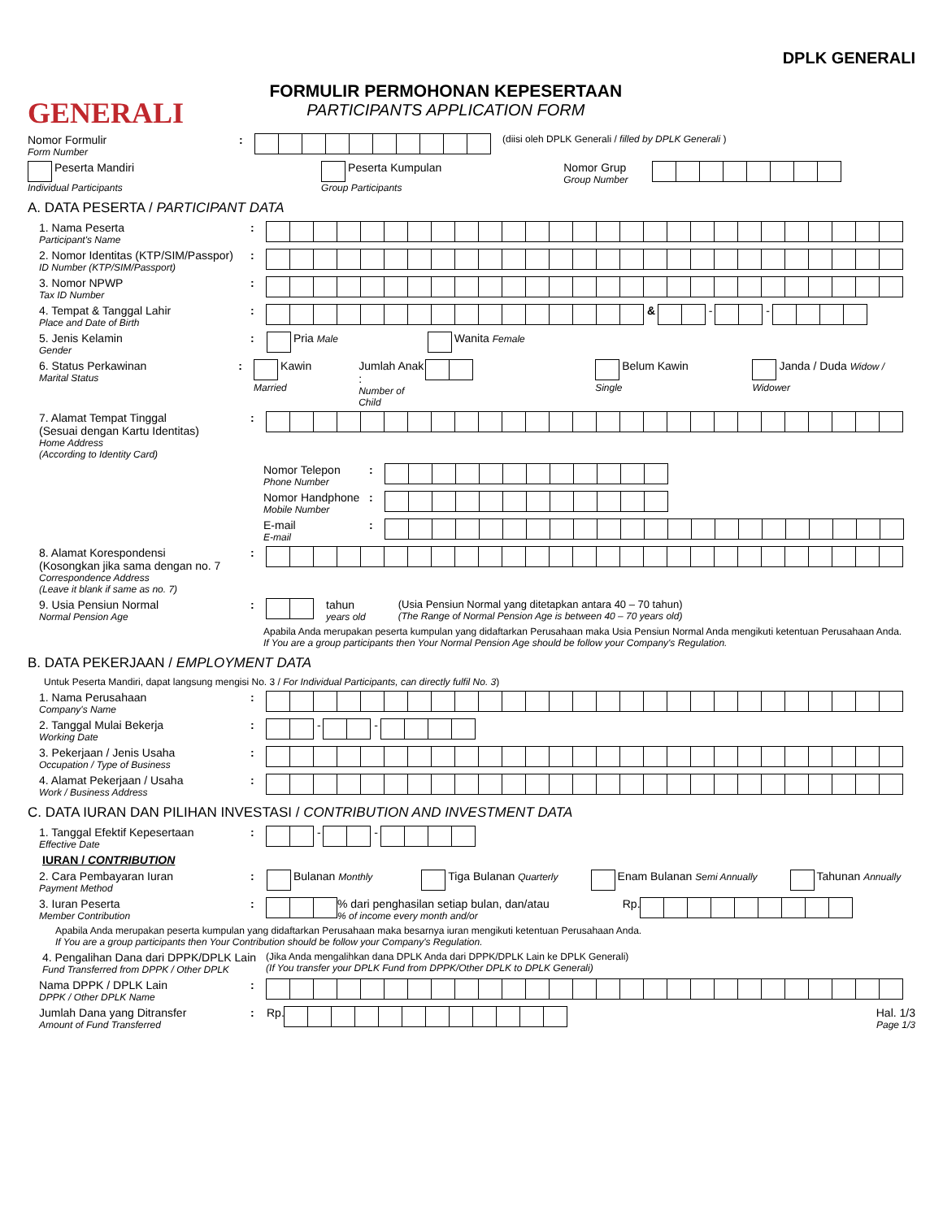GENERALI
FORMULIR PERMOHONAN KEPESERTAAN
PARTICIPANTS APPLICATION FORM
DPLK GENERALI
Nomor Formulir
Form Number
:
(diisi oleh DPLK Generali / filled by DPLK Generali )
Peserta Mandiri
Individual Participants
Peserta Kumpulan
Group Participants
Nomor Grup
Group Number
A. DATA PESERTA / PARTICIPANT DATA
1. Nama Peserta
Participant's Name
:
2. Nomor Identitas (KTP/SIM/Passpor)
ID Number (KTP/SIM/Passport)
:
3. Nomor NPWP
Tax ID Number
:
4. Tempat & Tanggal Lahir
Place and Date of Birth
: &
-
-
5. Jenis Kelamin
Gender
: Pria Male
Wanita Female
6. Status Perkawinan
Marital Status
: Kawin Married
Jumlah Anak :
Number of Child
Belum Kawin Single
Janda / Duda Widow / Widower
7. Alamat Tempat Tinggal
(Sesuai dengan Kartu Identitas)
Home Address
(According to Identity Card)
:
Nomor Telepon
Phone Number
:
Nomor Handphone
Mobile Number
:
E-mail
E-mail
:
8. Alamat Korespondensi
(Kosongkan jika sama dengan no. 7
Correspondence Address
(Leave it blank if same as no. 7)
:
9. Usia Pensiun Normal
Normal Pension Age
: tahun
years old
(Usia Pensiun Normal yang ditetapkan antara 40 – 70 tahun)
(The Range of Normal Pension Age is between 40 – 70 years old)
Apabila Anda merupakan peserta kumpulan yang didaftarkan Perusahaan maka Usia Pensiun Normal Anda mengikuti ketentuan Perusahaan Anda.
If You are a group participants then Your Normal Pension Age should be follow your Company's Regulation.
B. DATA PEKERJAAN / EMPLOYMENT DATA
Untuk Peserta Mandiri, dapat langsung mengisi No. 3 / For Individual Participants, can directly fulfil No. 3)
1. Nama Perusahaan
Company's Name
:
2. Tanggal Mulai Bekerja
Working Date
:
-
-
3. Pekerjaan / Jenis Usaha
Occupation / Type of Business
:
4. Alamat Pekerjaan / Usaha
Work / Business Address
:
C. DATA IURAN DAN PILIHAN INVESTASI / CONTRIBUTION AND INVESTMENT DATA
1. Tanggal Efektif Kepesertaan
Effective Date
:
-
-
IURAN / CONTRIBUTION
2. Cara Pembayaran Iuran
Payment Method
: Bulanan Monthly
Tiga Bulanan Quarterly
Enam Bulanan Semi Annually
Tahunan Annually
3. Iuran Peserta
Member Contribution
: % dari penghasilan setiap bulan, dan/atau% of income every month and/or
Rp.
Apabila Anda merupakan peserta kumpulan yang didaftarkan Perusahaan maka besarnya iuran mengikuti ketentuan Perusahaan Anda.
If You are a group participants then Your Contribution should be follow your Company's Regulation.
4. Pengalihan Dana dari DPPK/DPLK Lain
Fund Transferred from DPPK / Other DPLK
(Jika Anda mengalihkan dana DPLK Anda dari DPPK/DPLK Lain ke DPLK Generali)
(If You transfer your DPLK Fund from DPPK/Other DPLK to DPLK Generali)
Nama DPPK / DPLK Lain
DPPK / Other DPLK Name
:
Jumlah Dana yang Ditransfer
Amount of Fund Transferred
: Rp. Hal. 1/3
Page 1/3